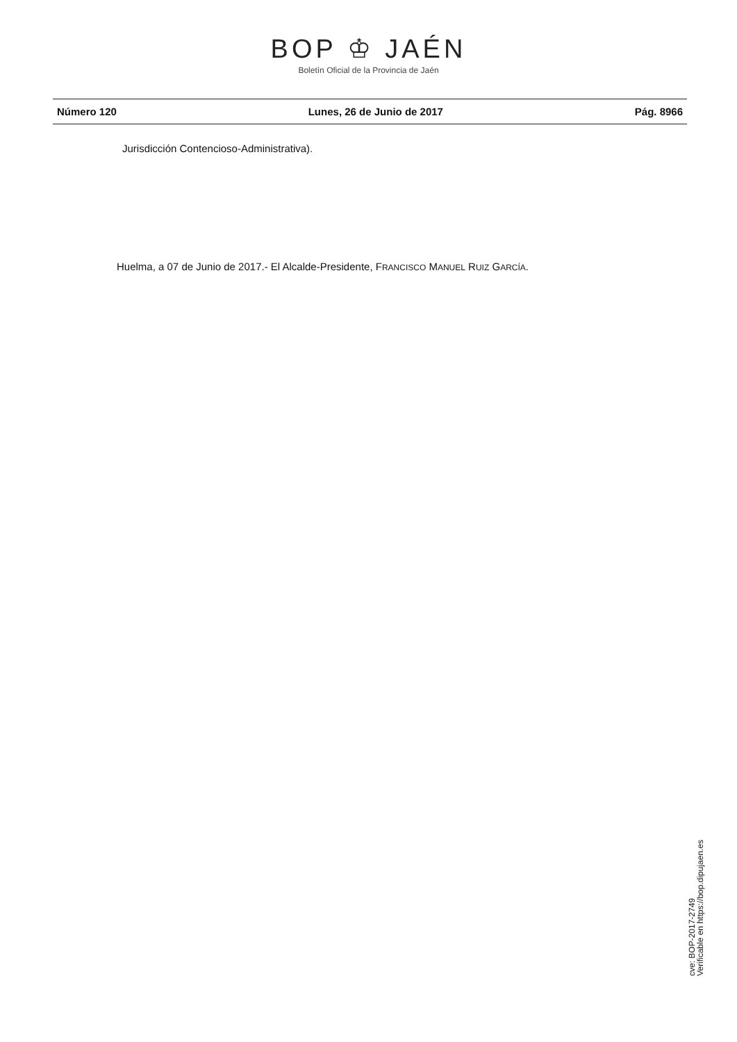BOP ♔ JAÉN
Boletín Oficial de la Provincia de Jaén
Número 120 Lunes, 26 de Junio de 2017 Pág. 8966
Jurisdicción Contencioso-Administrativa).
Huelma, a 07 de Junio de 2017.- El Alcalde-Presidente, FRANCISCO MANUEL RUIZ GARCÍA.
cve: BOP-2017-2749
Verificable en https://bop.dipujaen.es